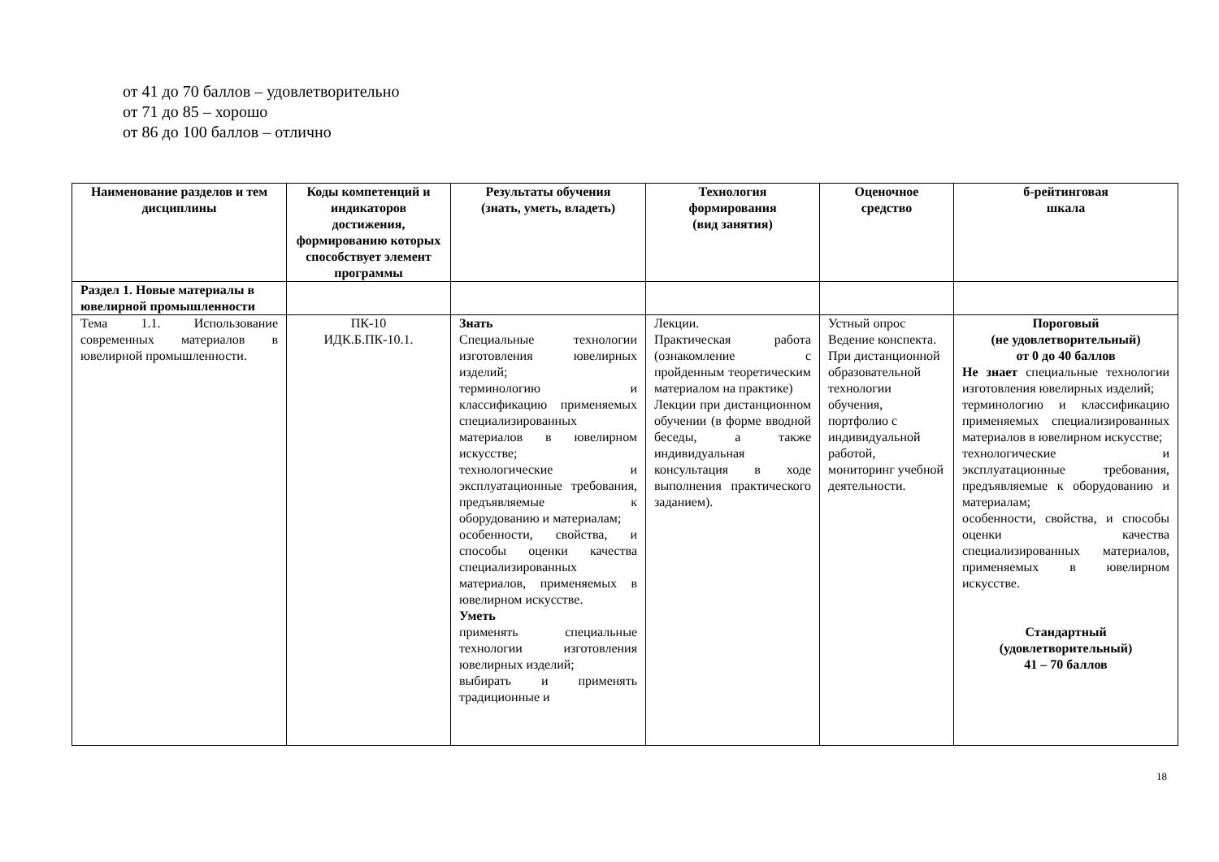от 41 до 70 баллов – удовлетворительно
от 71 до 85 – хорошо
от 86 до 100 баллов – отлично
| Наименование разделов и тем дисциплины | Коды компетенций и индикаторов достижения, формированию которых способствует элемент программы | Результаты обучения (знать, уметь, владеть) | Технология формирования (вид занятия) | Оценочное средство | б-рейтинговая шкала |
| --- | --- | --- | --- | --- | --- |
| Раздел 1. Новые материалы в ювелирной промышленности | | | | | |
| Тема 1.1. Использование современных материалов в ювелирной промышленности. | ПК-10 ИДК.Б.ПК-10.1. | Знать Специальные технологии изготовления ювелирных изделий; терминологию и классификацию применяемых специализированных материалов в ювелирном искусстве; технологические и эксплуатационные требования, предъявляемые к оборудованию и материалам; особенности, свойства, и способы оценки качества специализированных материалов, применяемых в ювелирном искусстве. Уметь применять специальные технологии изготовления ювелирных изделий; выбирать и применять традиционные и | Лекции. Практическая работа (ознакомление с пройденным теоретическим материалом на практике) Лекции при дистанционном обучении (в форме вводной беседы, а также индивидуальная консультация в ходе выполнения практического заданием). | Устный опрос Ведение конспекта. При дистанционной образовательной технологии обучения, портфолио с индивидуальной работой, мониторинг учебной деятельности. | Пороговый (не удовлетворительный) от 0 до 40 баллов Не знает специальные технологии изготовления ювелирных изделий; терминологию и классификацию применяемых специализированных материалов в ювелирном искусстве; технологические и эксплуатационные требования, предъявляемые к оборудованию и материалам; особенности, свойства, и способы оценки качества специализированных материалов, применяемых в ювелирном искусстве. Стандартный (удовлетворительный) 41 – 70 баллов |
18